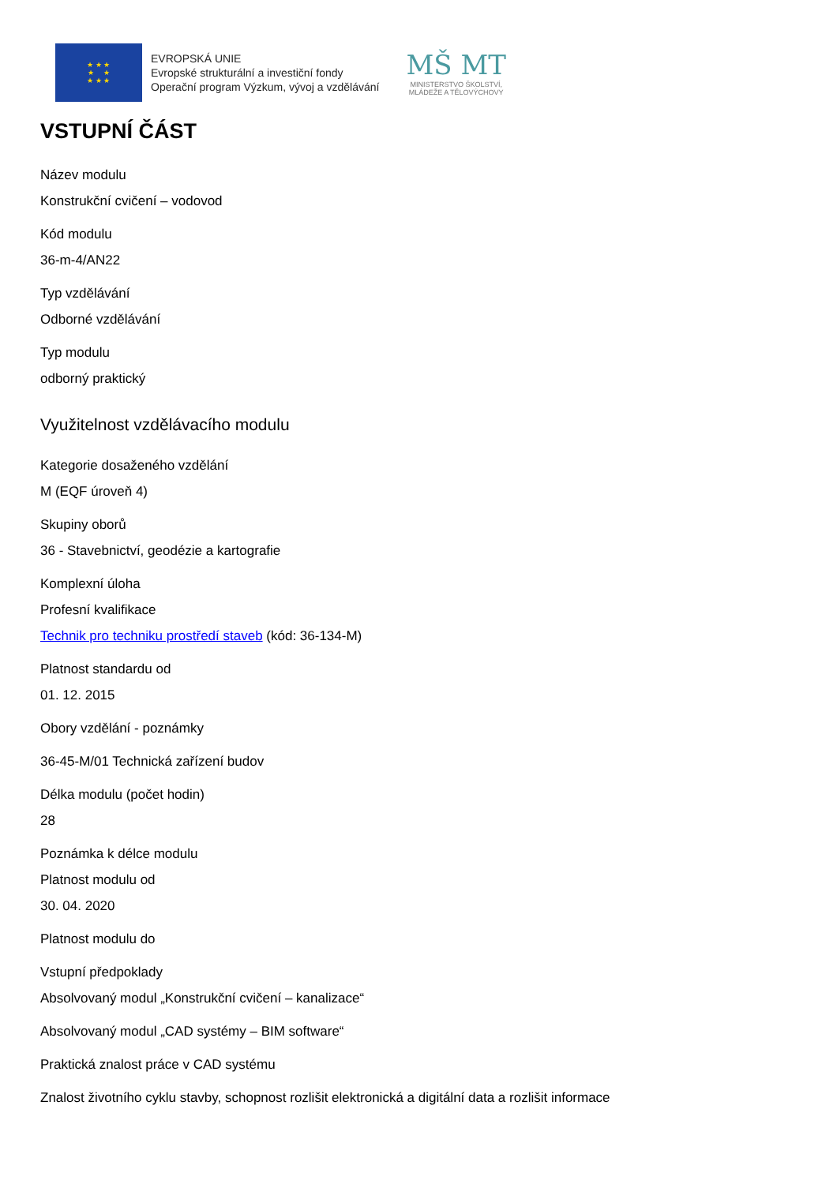★ ★ ★
★ ★
★ ★ ★
EVROPSKÁ UNIE
Evropské strukturální a investiční fondy
Operační program Výzkum, vývoj a vzdělávání
MŠ MT
MINISTERSTVO ŠKOLSTVÍ,
MLÁDEŽE A TĚLOVÝCHOVY
VSTUPNÍ ČÁST
Název modulu
Konstrukční cvičení – vodovod
Kód modulu
36-m-4/AN22
Typ vzdělávání
Odborné vzdělávání
Typ modulu
odborný praktický
Využitelnost vzdělávacího modulu
Kategorie dosaženého vzdělání
M (EQF úroveň 4)
Skupiny oborů
36 - Stavebnictví, geodézie a kartografie
Komplexní úloha
Profesní kvalifikace
Technik pro techniku prostředí staveb (kód: 36-134-M)
Platnost standardu od
01. 12. 2015
Obory vzdělání - poznámky
36-45-M/01 Technická zařízení budov
Délka modulu (počet hodin)
28
Poznámka k délce modulu
Platnost modulu od
30. 04. 2020
Platnost modulu do
Vstupní předpoklady
Absolvovaný modul „Konstrukční cvičení – kanalizace“
Absolvovaný modul „CAD systémy – BIM software“
Praktická znalost práce v CAD systému
Znalost životního cyklu stavby, schopnost rozlišit elektronická a digitální data a rozlišit informace